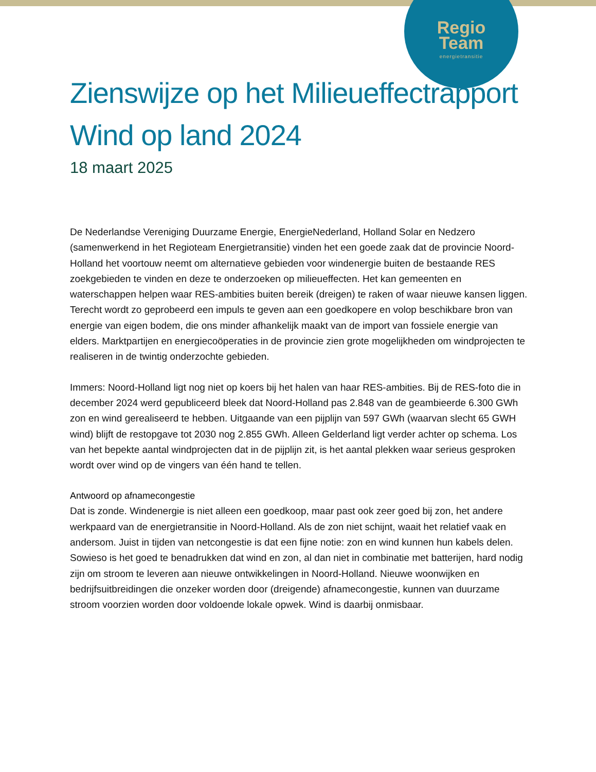Regio
Team
energietransitie
Zienswijze op het Milieueffectrapport Wind op land 2024
18 maart 2025
De Nederlandse Vereniging Duurzame Energie, EnergieNederland, Holland Solar en Nedzero (samenwerkend in het Regioteam Energietransitie) vinden het een goede zaak dat de provincie Noord-Holland het voortouw neemt om alternatieve gebieden voor windenergie buiten de bestaande RES zoekgebieden te vinden en deze te onderzoeken op milieueffecten. Het kan gemeenten en waterschappen helpen waar RES-ambities buiten bereik (dreigen) te raken of waar nieuwe kansen liggen. Terecht wordt zo geprobeerd een impuls te geven aan een goedkopere en volop beschikbare bron van energie van eigen bodem, die ons minder afhankelijk maakt van de import van fossiele energie van elders. Marktpartijen en energiecoöperaties in de provincie zien grote mogelijkheden om windprojecten te realiseren in de twintig onderzochte gebieden.
Immers: Noord-Holland ligt nog niet op koers bij het halen van haar RES-ambities. Bij de RES-foto die in december 2024 werd gepubliceerd bleek dat Noord-Holland pas 2.848 van de geambieerde 6.300 GWh zon en wind gerealiseerd te hebben. Uitgaande van een pijplijn van 597 GWh (waarvan slecht 65 GWH wind) blijft de restopgave tot 2030 nog 2.855 GWh. Alleen Gelderland ligt verder achter op schema. Los van het bepekte aantal windprojecten dat in de pijplijn zit, is het aantal plekken waar serieus gesproken wordt over wind op de vingers van één hand te tellen.
Antwoord op afnamecongestie
Dat is zonde. Windenergie is niet alleen een goedkoop, maar past ook zeer goed bij zon, het andere werkpaard van de energietransitie in Noord-Holland. Als de zon niet schijnt, waait het relatief vaak en andersom. Juist in tijden van netcongestie is dat een fijne notie: zon en wind kunnen hun kabels delen. Sowieso is het goed te benadrukken dat wind en zon, al dan niet in combinatie met batterijen, hard nodig zijn om stroom te leveren aan nieuwe ontwikkelingen in Noord-Holland. Nieuwe woonwijken en bedrijfsuitbreidingen die onzeker worden door (dreigende) afnamecongestie, kunnen van duurzame stroom voorzien worden door voldoende lokale opwek. Wind is daarbij onmisbaar.